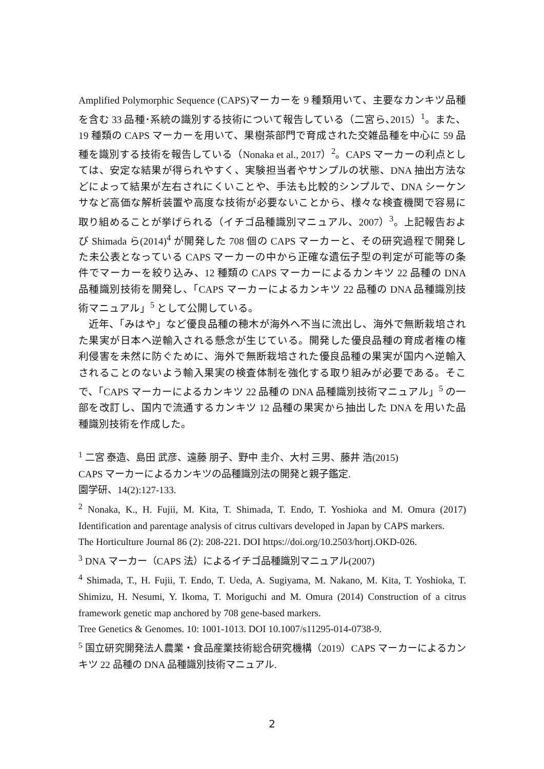Amplified Polymorphic Sequence (CAPS)マーカーを 9 種類用いて、主要なカンキツ品種を含む 33 品種･系統の識別する技術について報告している（二宮ら､2015）<sup>1</sup>。また、19 種類の CAPS マーカーを用いて、果樹茶部門で育成された交雑品種を中心に 59 品種を識別する技術を報告している（Nonaka et al., 2017）<sup>2</sup>。CAPS マーカーの利点としては、安定な結果が得られやすく、実験担当者やサンプルの状態、DNA 抽出方法などによって結果が左右されにくいことや、手法も比較的シンプルで、DNA シーケンサなど高価な解析装置や高度な技術が必要ないことから、様々な検査機関で容易に取り組めることが挙げられる（イチゴ品種識別マニュアル、2007）<sup>3</sup>。上記報告および Shimada ら(2014)<sup>4</sup> が開発した 708 個の CAPS マーカーと、その研究過程で開発した未公表となっている CAPS マーカーの中から正確な遺伝子型の判定が可能等の条件でマーカーを絞り込み、12 種類の CAPS マーカーによるカンキツ 22 品種の DNA 品種識別技術を開発し、「CAPS マーカーによるカンキツ 22 品種の DNA 品種識別技術マニュアル」<sup>5</sup> として公開している。
近年、「みはや」など優良品種の穂木が海外へ不当に流出し、海外で無断栽培された果実が日本へ逆輸入される懸念が生じている。開発した優良品種の育成者権の権利侵害を未然に防ぐために、海外で無断栽培された優良品種の果実が国内へ逆輸入されることのないよう輸入果実の検査体制を強化する取り組みが必要である。そこで、「CAPS マーカーによるカンキツ 22 品種の DNA 品種識別技術マニュアル」<sup>5</sup> の一部を改訂し、国内で流通するカンキツ 12 品種の果実から抽出した DNA を用いた品種識別技術を作成した。
<sup>1</sup> 二宮 泰造、島田 武彦、遠藤 朋子、野中 圭介、大村 三男、藤井 浩(2015)
CAPS マーカーによるカンキツの品種識別法の開発と親子鑑定.
園学研、14(2):127-133.
<sup>2</sup> Nonaka, K., H. Fujii, M. Kita, T. Shimada, T. Endo, T. Yoshioka and M. Omura (2017) Identification and parentage analysis of citrus cultivars developed in Japan by CAPS markers.
The Horticulture Journal 86 (2): 208-221. DOI https://doi.org/10.2503/hortj.OKD-026.
<sup>3</sup> DNA マーカー（CAPS 法）によるイチゴ品種識別マニュアル(2007)
<sup>4</sup> Shimada, T., H. Fujii, T. Endo, T. Ueda, A. Sugiyama, M. Nakano, M. Kita, T. Yoshioka, T. Shimizu, H. Nesumi, Y. Ikoma, T. Moriguchi and M. Omura (2014) Construction of a citrus framework genetic map anchored by 708 gene-based markers.
Tree Genetics & Genomes. 10: 1001-1013. DOI 10.1007/s11295-014-0738-9.
<sup>5</sup> 国立研究開発法人農業・食品産業技術総合研究機構（2019）CAPS マーカーによるカンキツ 22 品種の DNA 品種識別技術マニュアル.
2